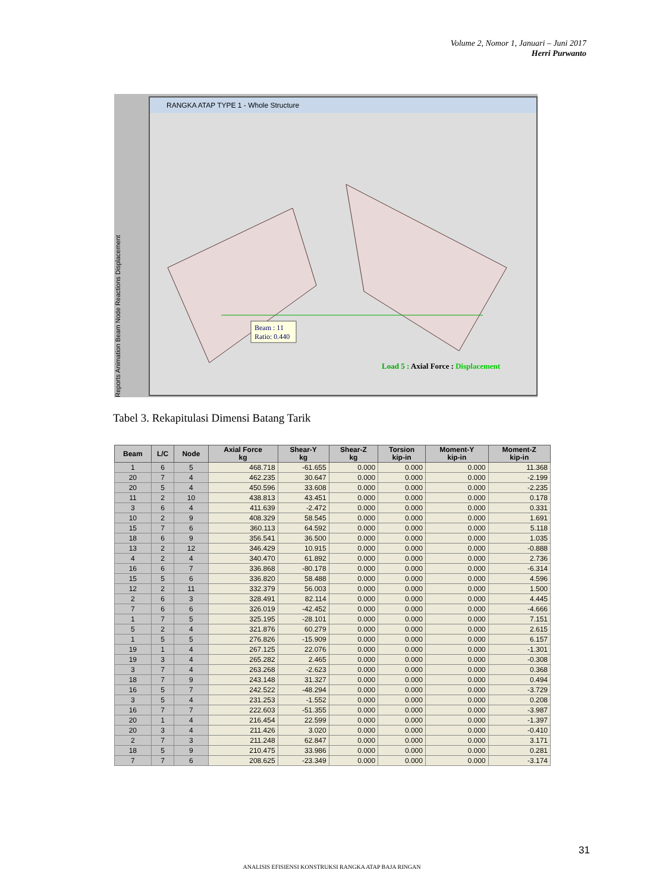Volume 2, Nomor 1, Januari – Juni 2017
Herri Purwanto
Reports Animation Beam Node Reactions Displacement
RANGKA ATAP TYPE 1 - Whole Structure
Beam : 11
Ratio: 0.440
Load 5 : Axial Force : Displacement
Tabel 3. Rekapitulasi Dimensi Batang Tarik
| Beam | L/C | Node | Axial Force kg | Shear-Y kg | Shear-Z kg | Torsion kip-in | Moment-Y kip-in | Moment-Z kip-in |
| --- | --- | --- | --- | --- | --- | --- | --- | --- |
| 1 | 6 | 5 | 468.718 | -61.655 | 0.000 | 0.000 | 0.000 | 11.368 |
| 20 | 7 | 4 | 462.235 | 30.647 | 0.000 | 0.000 | 0.000 | -2.199 |
| 20 | 5 | 4 | 450.596 | 33.608 | 0.000 | 0.000 | 0.000 | -2.235 |
| 11 | 2 | 10 | 438.813 | 43.451 | 0.000 | 0.000 | 0.000 | 0.178 |
| 3 | 6 | 4 | 411.639 | -2.472 | 0.000 | 0.000 | 0.000 | 0.331 |
| 10 | 2 | 9 | 408.329 | 58.545 | 0.000 | 0.000 | 0.000 | 1.691 |
| 15 | 7 | 6 | 360.113 | 64.592 | 0.000 | 0.000 | 0.000 | 5.118 |
| 18 | 6 | 9 | 356.541 | 36.500 | 0.000 | 0.000 | 0.000 | 1.035 |
| 13 | 2 | 12 | 346.429 | 10.915 | 0.000 | 0.000 | 0.000 | -0.888 |
| 4 | 2 | 4 | 340.470 | 61.892 | 0.000 | 0.000 | 0.000 | 2.736 |
| 16 | 6 | 7 | 336.868 | -80.178 | 0.000 | 0.000 | 0.000 | -6.314 |
| 15 | 5 | 6 | 336.820 | 58.488 | 0.000 | 0.000 | 0.000 | 4.596 |
| 12 | 2 | 11 | 332.379 | 56.003 | 0.000 | 0.000 | 0.000 | 1.500 |
| 2 | 6 | 3 | 328.491 | 82.114 | 0.000 | 0.000 | 0.000 | 4.445 |
| 7 | 6 | 6 | 326.019 | -42.452 | 0.000 | 0.000 | 0.000 | -4.666 |
| 1 | 7 | 5 | 325.195 | -28.101 | 0.000 | 0.000 | 0.000 | 7.151 |
| 5 | 2 | 4 | 321.876 | 60.279 | 0.000 | 0.000 | 0.000 | 2.615 |
| 1 | 5 | 5 | 276.826 | -15.909 | 0.000 | 0.000 | 0.000 | 6.157 |
| 19 | 1 | 4 | 267.125 | 22.076 | 0.000 | 0.000 | 0.000 | -1.301 |
| 19 | 3 | 4 | 265.282 | 2.465 | 0.000 | 0.000 | 0.000 | -0.308 |
| 3 | 7 | 4 | 263.268 | -2.623 | 0.000 | 0.000 | 0.000 | 0.368 |
| 18 | 7 | 9 | 243.148 | 31.327 | 0.000 | 0.000 | 0.000 | 0.494 |
| 16 | 5 | 7 | 242.522 | -48.294 | 0.000 | 0.000 | 0.000 | -3.729 |
| 3 | 5 | 4 | 231.253 | -1.552 | 0.000 | 0.000 | 0.000 | 0.208 |
| 16 | 7 | 7 | 222.603 | -51.355 | 0.000 | 0.000 | 0.000 | -3.987 |
| 20 | 1 | 4 | 216.454 | 22.599 | 0.000 | 0.000 | 0.000 | -1.397 |
| 20 | 3 | 4 | 211.426 | 3.020 | 0.000 | 0.000 | 0.000 | -0.410 |
| 2 | 7 | 3 | 211.248 | 62.847 | 0.000 | 0.000 | 0.000 | 3.171 |
| 18 | 5 | 9 | 210.475 | 33.986 | 0.000 | 0.000 | 0.000 | 0.281 |
| 7 | 7 | 6 | 208.625 | -23.349 | 0.000 | 0.000 | 0.000 | -3.174 |
31
ANALISIS EFISIENSI KONSTRUKSI RANGKA ATAP BAJA RINGAN